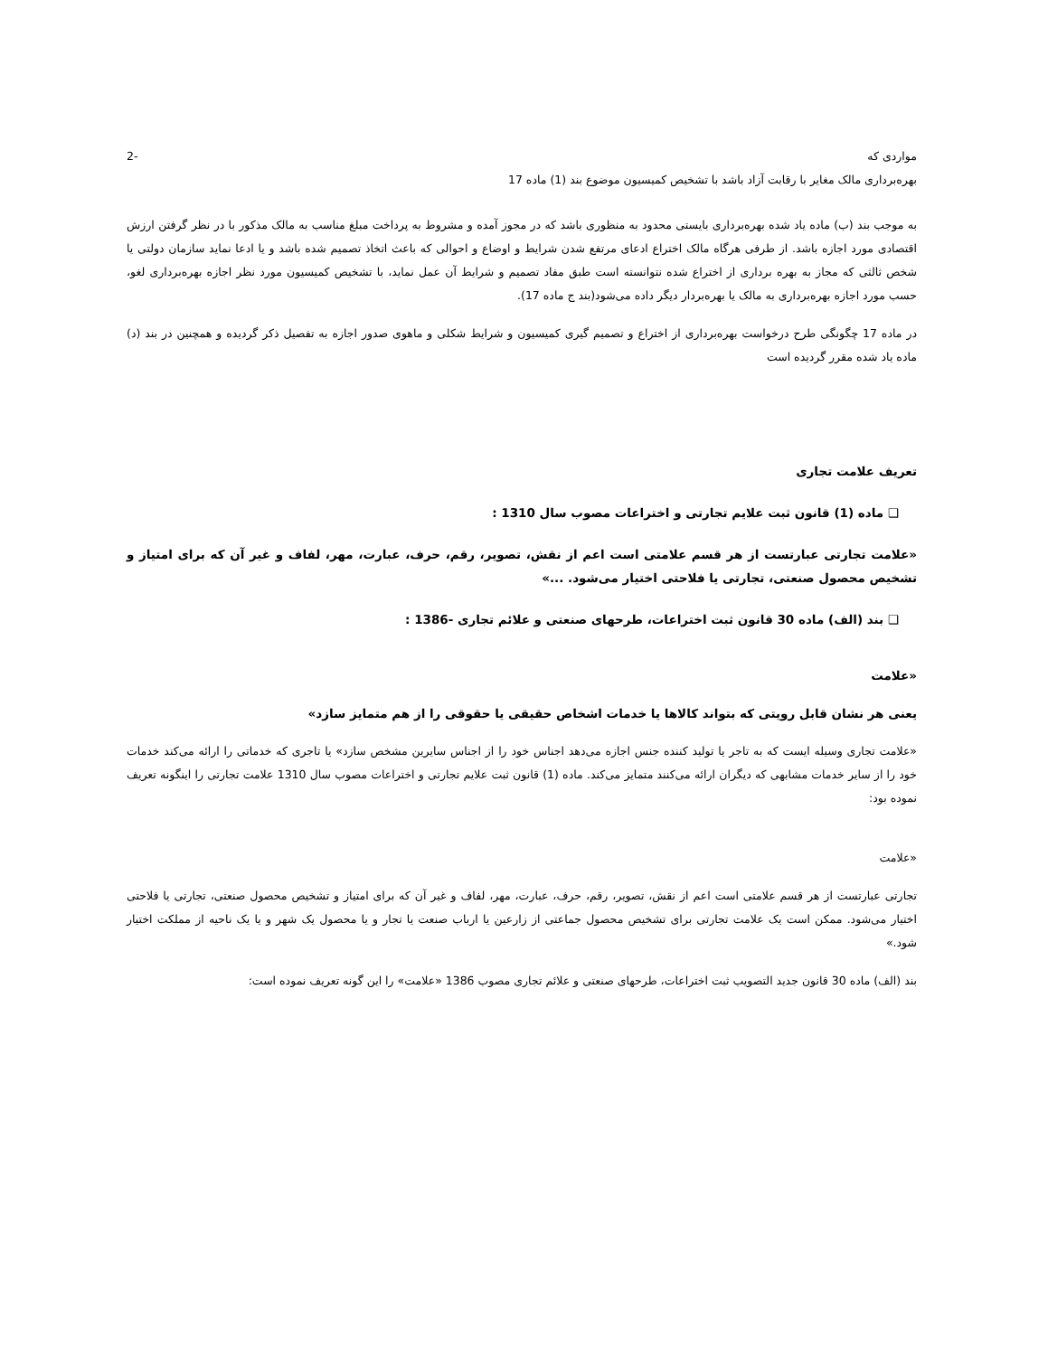مواردی که -2
بهره‌برداری مالک مغایر با رقابت آزاد باشد با تشخیص کمیسیون موضوع بند (1) ماده 17
به موجب بند (ب) ماده یاد شده بهره‌برداری بایستی محدود به منظوری باشد که در مجوز آمده و مشروط به پرداخت مبلغ مناسب به مالک مذکور با در نظر گرفتن ارزش اقتصادی مورد اجازه باشد. از طرفی هرگاه مالک اختراع ادعای مرتفع شدن شرایط و اوضاع و احوالی که باعث اتخاذ تصمیم شده باشد و یا ادعا نماید سازمان دولتی یا شخص ثالثی که مجاز به بهره برداری از اختراع شده نتوانسته است طبق مفاد تصمیم و شرایط آن عمل نماید، با تشخیص کمیسیون مورد نظر اجازه بهره‌برداری لغو، حسب مورد اجازه بهره‌برداری به مالک یا بهره‌بردار دیگر داده می‌شود(بند ج ماده 17).
در ماده 17 چگونگی طرح درخواست بهره‌برداری از اختراع و تصمیم گیری کمیسیون و شرایط شکلی و ماهوی صدور اجازه به تفصیل ذکر گردیده و همچنین در بند (د) ماده یاد شده مقرر گردیده است
تعریف علامت تجاری
❑ ماده (1) قانون ثبت علایم تجارتی و اختراعات مصوب سال 1310 :
«علامت تجارتی عبارتست از هر قسم علامتی است اعم از نقش، تصویر، رقم، حرف، عبارت، مهر، لفاف و غیر آن که برای امتیاز و تشخیص محصول صنعتی، تجارتی یا فلاحتی اختیار می‌شود. ...»
❑ بند (الف) ماده 30 قانون ثبت اختراعات، طرحهای صنعتی و علائم تجاری -1386 :
«علامت
یعنی هر نشان قابل رویتی که بتواند کالاها یا خدمات اشخاص حقیقی یا حقوقی را از هم متمایز سازد»
«علامت تجاری وسیله ایست که به تاجر یا تولید کننده جنس اجازه می‌دهد اجناس خود را از اجناس سایرین مشخص سازد» یا تاجری که خدماتی را ارائه می‌کند خدمات خود را از سایر خدمات مشابهی که دیگران ارائه می‌کنند متمایز می‌کند. ماده (1) قانون ثبت علایم تجارتی و اختراعات مصوب سال 1310 علامت تجارتی را اینگونه تعریف نموده بود:
«علامت
تجارتی عبارتست از هر قسم علامتی است اعم از نقش، تصویر، رقم، حرف، عبارت، مهر، لفاف و غیر آن که برای امتیاز و تشخیص محصول صنعتی، تجارتی یا فلاحتی اختیار می‌شود. ممکن است یک علامت تجارتی برای تشخیص محصول جماعتی از زارعین یا ارباب صنعت یا تجار و یا محصول یک شهر و یا یک ناحیه از مملکت اختیار شود.»
بند (الف) ماده 30 قانون جدید التصویب ثبت اختراعات، طرحهای صنعتی و علائم تجاری مصوب 1386 «علامت» را این گونه تعریف نموده است: